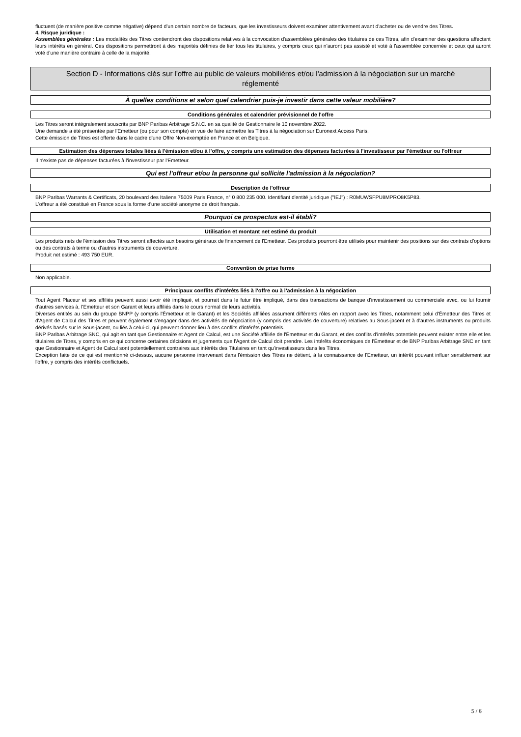fluctuent (de manière positive comme négative) dépend d'un certain nombre de facteurs, que les investisseurs doivent examiner attentivement avant d'acheter ou de vendre des Titres.
4. Risque juridique :
Assemblées générales : Les modalités des Titres contiendront des dispositions relatives à la convocation d'assemblées générales des titulaires de ces Titres, afin d'examiner des questions affectant leurs intérêts en général. Ces dispositions permettront à des majorités définies de lier tous les titulaires, y compris ceux qui n'auront pas assisté et voté à l'assemblée concernée et ceux qui auront voté d'une manière contraire à celle de la majorité.
Section D - Informations clés sur l'offre au public de valeurs mobilières et/ou l'admission à la négociation sur un marché réglementé
À quelles conditions et selon quel calendrier puis-je investir dans cette valeur mobilière?
Conditions générales et calendrier prévisionnel de l'offre
Les Titres seront intégralement souscrits par BNP Paribas Arbitrage S.N.C. en sa qualité de Gestionnaire le 10 novembre 2022.
Une demande a été présentée par l'Emetteur (ou pour son compte) en vue de faire admettre les Titres à la négociation sur Euronext Access Paris.
Cette émission de Titres est offerte dans le cadre d'une Offre Non-exemptée en France et en Belgique.
Estimation des dépenses totales liées à l'émission et/ou à l'offre, y compris une estimation des dépenses facturées à l'investisseur par l'émetteur ou l'offreur
Il n'existe pas de dépenses facturées à l'investisseur par l'Emetteur.
Qui est l'offreur et/ou la personne qui sollicite l'admission à la négociation?
Description de l'offreur
BNP Paribas Warrants & Certificats, 20 boulevard des Italiens 75009 Paris France, n° 0 800 235 000. Identifiant d'entité juridique ("IEJ") : R0MUWSFPU8MPRO8K5P83.
L'offreur a été constitué en France sous la forme d'une société anonyme de droit français.
Pourquoi ce prospectus est-il établi?
Utilisation et montant net estimé du produit
Les produits nets de l'émission des Titres seront affectés aux besoins généraux de financement de l'Emetteur. Ces produits pourront être utilisés pour maintenir des positions sur des contrats d'options ou des contrats à terme ou d'autres instruments de couverture.
Produit net estimé : 493 750 EUR.
Convention de prise ferme
Non applicable.
Principaux conflits d'intérêts liés à l'offre ou à l'admission à la négociation
Tout Agent Placeur et ses affiliés peuvent aussi avoir été impliqué, et pourrait dans le futur être impliqué, dans des transactions de banque d'investissement ou commerciale avec, ou lui fournir d'autres services à, l'Emetteur et son Garant et leurs affiliés dans le cours normal de leurs activités.
Diverses entités au sein du groupe BNPP (y compris l'Émetteur et le Garant) et les Sociétés affiliées assument différents rôles en rapport avec les Titres, notamment celui d'Émetteur des Titres et d'Agent de Calcul des Titres et peuvent également s'engager dans des activités de négociation (y compris des activités de couverture) relatives au Sous-jacent et à d'autres instruments ou produits dérivés basés sur le Sous-jacent, ou liés à celui-ci, qui peuvent donner lieu à des conflits d'intérêts potentiels.
BNP Paribas Arbitrage SNC, qui agit en tant que Gestionnaire et Agent de Calcul, est une Société affiliée de l'Émetteur et du Garant, et des conflits d'intérêts potentiels peuvent exister entre elle et les titulaires de Titres, y compris en ce qui concerne certaines décisions et jugements que l'Agent de Calcul doit prendre. Les intérêts économiques de l'Émetteur et de BNP Paribas Arbitrage SNC en tant que Gestionnaire et Agent de Calcul sont potentiellement contraires aux intérêts des Titulaires en tant qu'investisseurs dans les Titres.
Exception faite de ce qui est mentionné ci-dessus, aucune personne intervenant dans l'émission des Titres ne détient, à la connaissance de l'Emetteur, un intérêt pouvant influer sensiblement sur l'offre, y compris des intérêts conflictuels.
5 / 6